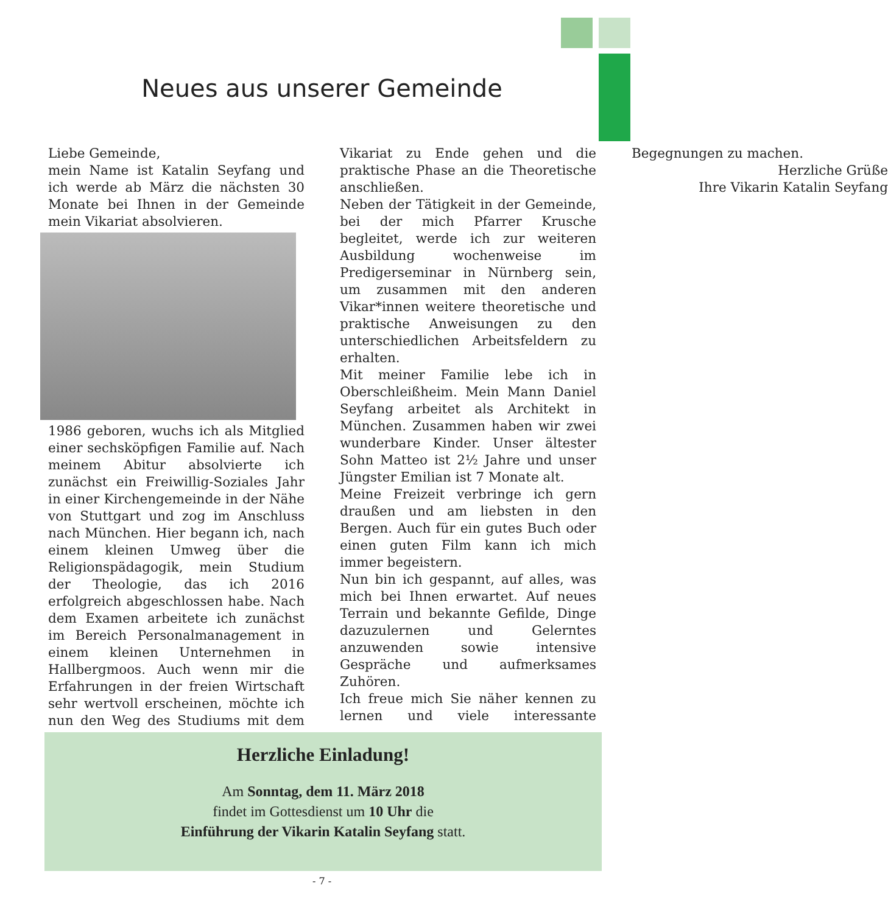Neues aus unserer Gemeinde
Liebe Gemeinde,
mein Name ist Katalin Seyfang und ich werde ab März die nächsten 30 Monate bei Ihnen in der Gemeinde mein Vikariat absolvieren.
1986 geboren, wuchs ich als Mitglied einer sechsköpfigen Familie auf. Nach meinem Abitur absolvierte ich zunächst ein Freiwillig-Soziales Jahr in einer Kirchengemeinde in der Nähe von Stuttgart und zog im Anschluss nach München. Hier begann ich, nach einem kleinen Umweg über die Religionspädagogik, mein Studium der Theologie, das ich 2016 erfolgreich abgeschlossen habe. Nach dem Examen arbeitete ich zunächst im Bereich Personalmanagement in einem kleinen Unternehmen in Hallbergmoos. Auch wenn mir die Erfahrungen in der freien Wirtschaft sehr wertvoll erscheinen, möchte ich nun den Weg des Studiums mit dem Vikariat zu Ende gehen und die praktische Phase an die Theoretische anschließen.
Neben der Tätigkeit in der Gemeinde, bei der mich Pfarrer Krusche begleitet, werde ich zur weiteren Ausbildung wochenweise im Predigerseminar in Nürnberg sein, um zusammen mit den anderen Vikar*innen weitere theoretische und praktische Anweisungen zu den unterschiedlichen Arbeitsfeldern zu erhalten.
Mit meiner Familie lebe ich in Oberschleißheim. Mein Mann Daniel Seyfang arbeitet als Architekt in München. Zusammen haben wir zwei wunderbare Kinder. Unser ältester Sohn Matteo ist 2½ Jahre und unser Jüngster Emilian ist 7 Monate alt.
Meine Freizeit verbringe ich gern draußen und am liebsten in den Bergen. Auch für ein gutes Buch oder einen guten Film kann ich mich immer begeistern.
Nun bin ich gespannt, auf alles, was mich bei Ihnen erwartet. Auf neues Terrain und bekannte Gefilde, Dinge dazuzulernen und Gelerntes anzuwenden sowie intensive Gespräche und aufmerksames Zuhören.
Ich freue mich Sie näher kennen zu lernen und viele interessante Begegnungen zu machen.
Herzliche Grüße
Ihre Vikarin Katalin Seyfang
Herzliche Einladung!
Am Sonntag, dem 11. März 2018
findet im Gottesdienst um 10 Uhr die
Einführung der Vikarin Katalin Seyfang statt.
- 7 -